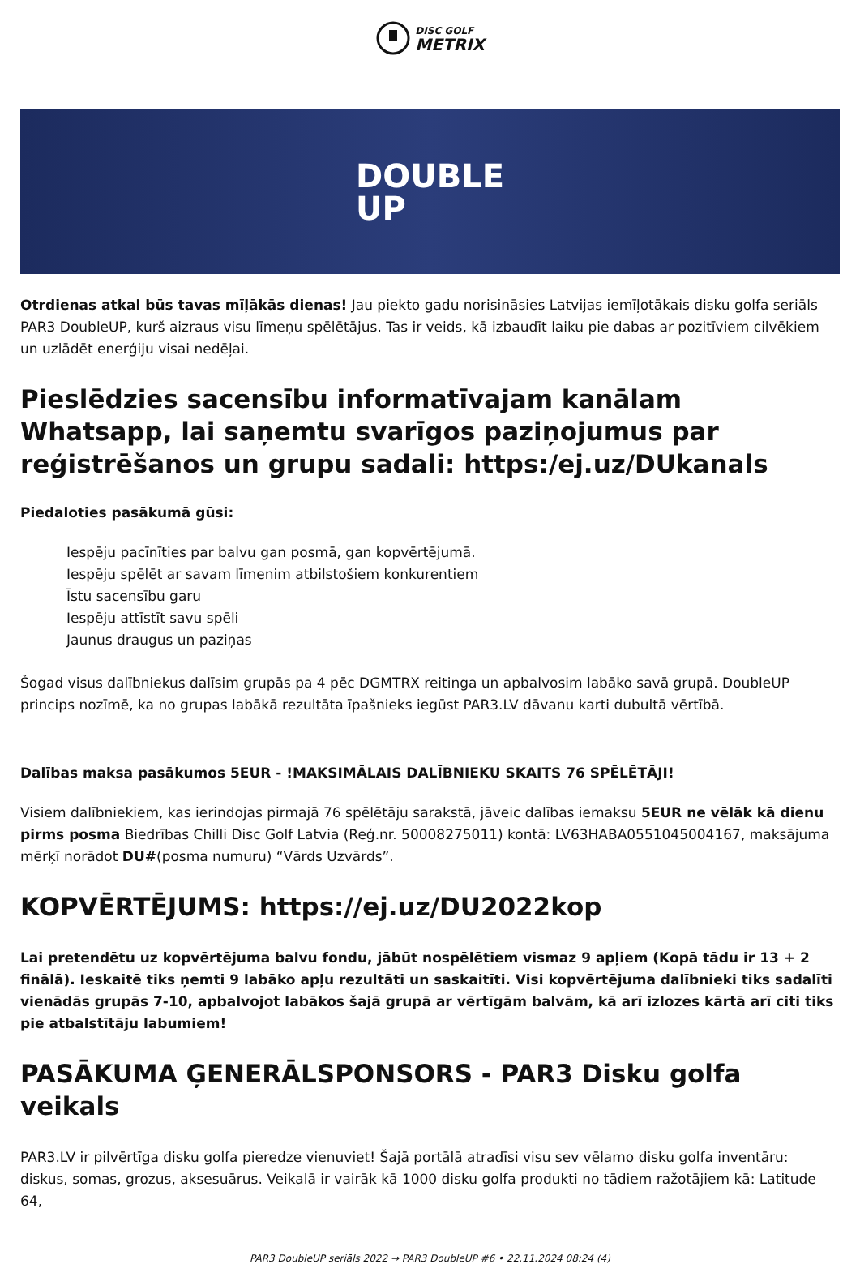DISC GOLF
METRIX
DOUBLE
UP
Otrdienas atkal būs tavas mīļākās dienas! Jau piekto gadu norisināsies Latvijas iemīļotākais disku golfa seriāls PAR3 DoubleUP, kurš aizraus visu līmeņu spēlētājus. Tas ir veids, kā izbaudīt laiku pie dabas ar pozitīviem cilvēkiem un uzlādēt enerģiju visai nedēļai.
Pieslēdzies sacensību informatīvajam kanālam Whatsapp, lai saņemtu svarīgos paziņojumus par reģistrēšanos un grupu sadali: https:/ej.uz/DUkanals
Piedaloties pasākumā gūsi:
Iespēju pacīnīties par balvu gan posmā, gan kopvērtējumā.
Iespēju spēlēt ar savam līmenim atbilstošiem konkurentiem
Īstu sacensību garu
Iespēju attīstīt savu spēli
Jaunus draugus un paziņas
Šogad visus dalībniekus dalīsim grupās pa 4 pēc DGMTRX reitinga un apbalvosim labāko savā grupā. DoubleUP princips nozīmē, ka no grupas labākā rezultāta īpašnieks iegūst PAR3.LV dāvanu karti dubultā vērtībā.
Dalības maksa pasākumos 5EUR - !MAKSIMĀLAIS DALĪBNIEKU SKAITS 76 SPĒLĒTĀJI!
Visiem dalībniekiem, kas ierindojas pirmajā 76 spēlētāju sarakstā, jāveic dalības iemaksu 5EUR ne vēlāk kā dienu pirms posma Biedrības Chilli Disc Golf Latvia (Reģ.nr. 50008275011) kontā: LV63HABA0551045004167, maksājuma mērķī norādot DU#(posma numuru) “Vārds Uzvārds”.
KOPVĒRTĒJUMS: https://ej.uz/DU2022kop
Lai pretendētu uz kopvērtējuma balvu fondu, jābūt nospēlētiem vismaz 9 apļiem (Kopā tādu ir 13 + 2 finālā). Ieskaitē tiks ņemti 9 labāko apļu rezultāti un saskaitīti. Visi kopvērtējuma dalībnieki tiks sadalīti vienādās grupās 7-10, apbalvojot labākos šajā grupā ar vērtīgām balvām, kā arī izlozes kārtā arī citi tiks pie atbalstītāju labumiem!
PASĀKUMA ĢENERĀLSPONSORS - PAR3 Disku golfa veikals
PAR3.LV ir pilvērtīga disku golfa pieredze vienuviet! Šajā portālā atradīsi visu sev vēlamo disku golfa inventāru: diskus, somas, grozus, aksesuārus. Veikalā ir vairāk kā 1000 disku golfa produkti no tādiem ražotājiem kā: Latitude 64,
PAR3 DoubleUP seriāls 2022 → PAR3 DoubleUP #6 • 22.11.2024 08:24 (4)